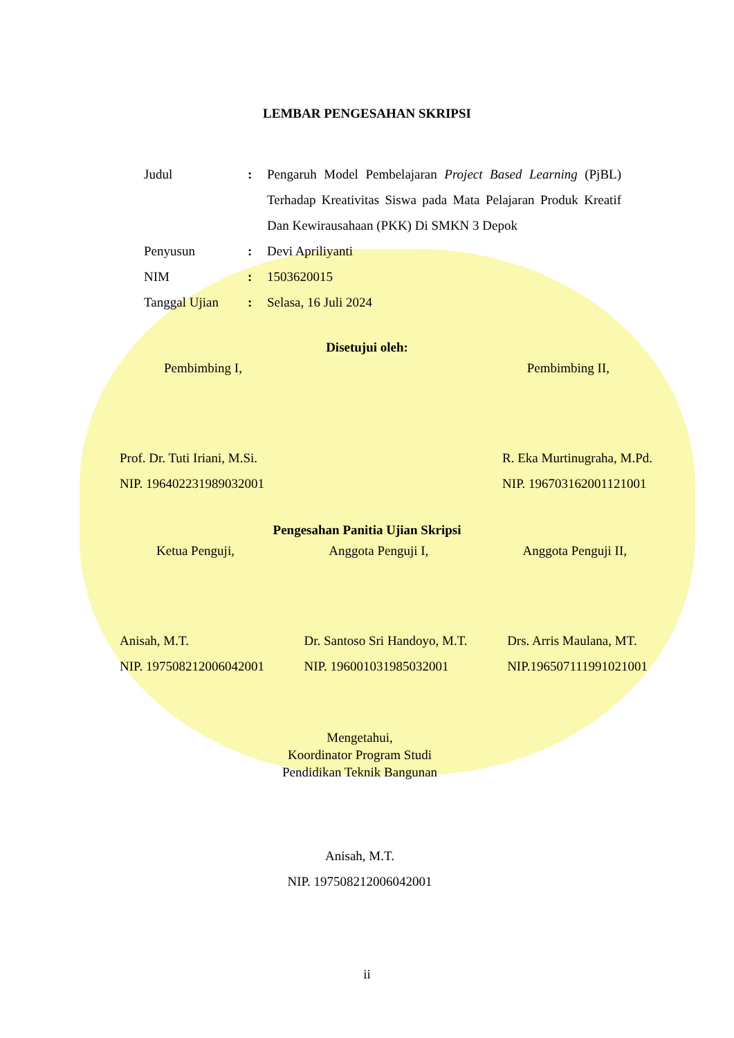LEMBAR PENGESAHAN SKRIPSI
| Judul | : | Pengaruh Model Pembelajaran Project Based Learning (PjBL) Terhadap Kreativitas Siswa pada Mata Pelajaran Produk Kreatif Dan Kewirausahaan (PKK) Di SMKN 3 Depok |
| Penyusun | : | Devi Apriliyanti |
| NIM | : | 1503620015 |
| Tanggal Ujian | : | Selasa, 16 Juli 2024 |
Disetujui oleh:
Pembimbing I, Pembimbing II,
Prof. Dr. Tuti Iriani, M.Si.
NIP. 196402231989032001
R. Eka Murtinugraha, M.Pd.
NIP. 196703162001121001
Pengesahan Panitia Ujian Skripsi
Ketua Penguji, Anggota Penguji I, Anggota Penguji II,
Anisah, M.T.
NIP. 197508212006042001
Dr. Santoso Sri Handoyo, M.T.
NIP. 196001031985032001
Drs. Arris Maulana, MT.
NIP.196507111991021001
Mengetahui,
Koordinator Program Studi
Pendidikan Teknik Bangunan
Anisah, M.T.
NIP. 197508212006042001
ii